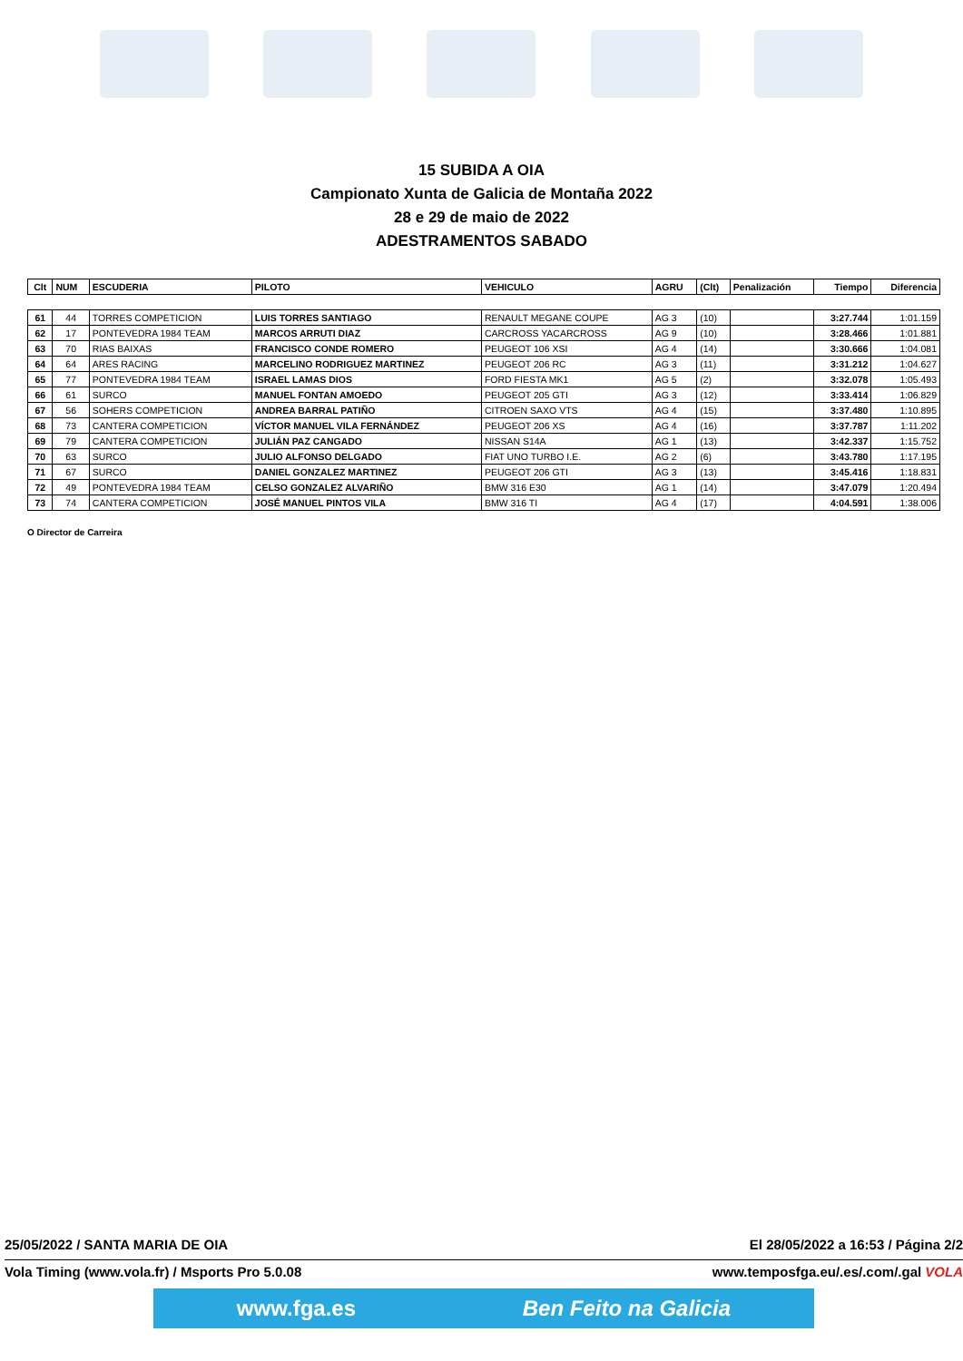15 SUBIDA A OIA
Campionato Xunta de Galicia de Montaña 2022
28 e 29 de maio de 2022
ADESTRAMENTOS SABADO
| Clt | NUM | ESCUDERIA | PILOTO | VEHICULO | AGRU | (Clt) | Penalización | Tiempo | Diferencia |
| --- | --- | --- | --- | --- | --- | --- | --- | --- | --- |
| 61 | 44 | TORRES COMPETICION | LUIS TORRES SANTIAGO | RENAULT MEGANE COUPE | AG 3 | (10) | | 3:27.744 | 1:01.159 |
| 62 | 17 | PONTEVEDRA 1984 TEAM | MARCOS ARRUTI DIAZ | CARCROSS YACARCROSS | AG 9 | (10) | | 3:28.466 | 1:01.881 |
| 63 | 70 | RIAS BAIXAS | FRANCISCO CONDE ROMERO | PEUGEOT 106 XSI | AG 4 | (14) | | 3:30.666 | 1:04.081 |
| 64 | 64 | ARES RACING | MARCELINO RODRIGUEZ MARTINEZ | PEUGEOT 206 RC | AG 3 | (11) | | 3:31.212 | 1:04.627 |
| 65 | 77 | PONTEVEDRA 1984 TEAM | ISRAEL LAMAS DIOS | FORD FIESTA MK1 | AG 5 | (2) | | 3:32.078 | 1:05.493 |
| 66 | 61 | SURCO | MANUEL FONTAN AMOEDO | PEUGEOT 205 GTI | AG 3 | (12) | | 3:33.414 | 1:06.829 |
| 67 | 56 | SOHERS COMPETICION | ANDREA BARRAL PATIÑO | CITROEN SAXO VTS | AG 4 | (15) | | 3:37.480 | 1:10.895 |
| 68 | 73 | CANTERA COMPETICION | VÍCTOR MANUEL VILA FERNÁNDEZ | PEUGEOT 206 XS | AG 4 | (16) | | 3:37.787 | 1:11.202 |
| 69 | 79 | CANTERA COMPETICION | JULIÁN PAZ CANGADO | NISSAN S14A | AG 1 | (13) | | 3:42.337 | 1:15.752 |
| 70 | 63 | SURCO | JULIO ALFONSO DELGADO | FIAT UNO TURBO I.E. | AG 2 | (6) | | 3:43.780 | 1:17.195 |
| 71 | 67 | SURCO | DANIEL GONZALEZ MARTINEZ | PEUGEOT 206 GTI | AG 3 | (13) | | 3:45.416 | 1:18.831 |
| 72 | 49 | PONTEVEDRA 1984 TEAM | CELSO GONZALEZ ALVARIÑO | BMW 316 E30 | AG 1 | (14) | | 3:47.079 | 1:20.494 |
| 73 | 74 | CANTERA COMPETICION | JOSÉ MANUEL PINTOS VILA | BMW 316 TI | AG 4 | (17) | | 4:04.591 | 1:38.006 |
O Director de Carreira
25/05/2022 / SANTA MARIA DE OIA El 28/05/2022 a 16:53 / Página 2/2
Vola Timing (www.vola.fr) / Msports Pro 5.0.08 www.temposfga.eu/.es/.com/.gal VOLA
www.fga.es Ben Feito na Galicia